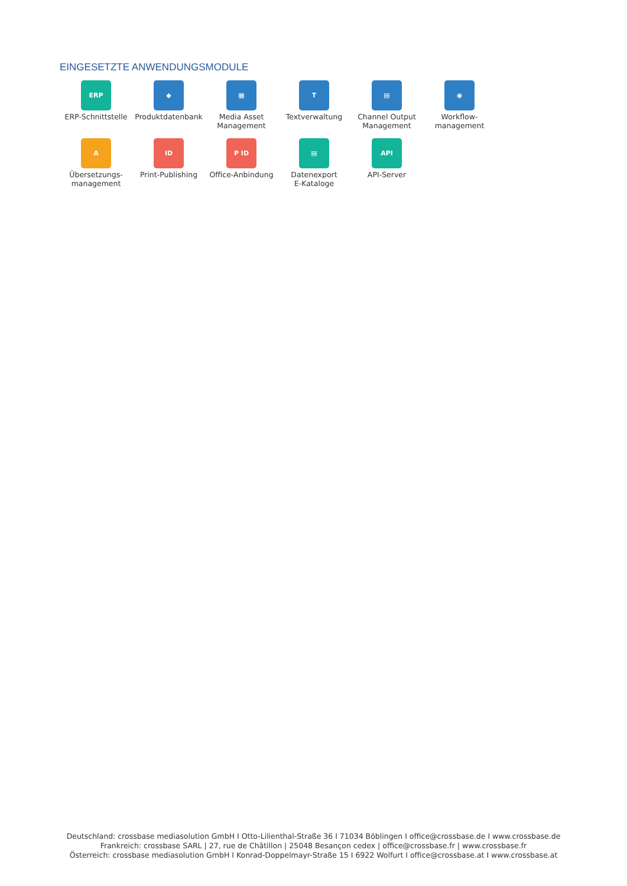EINGESETZTE ANWENDUNGSMODULE
ERP
ERP-Schnittstelle
◆
Produktdatenbank
▦
Media Asset
Management
T
Textverwaltung
▤
Channel Output
Management
◉
Workflow-
management
A
Übersetzungs-
management
ID
Print-Publishing
P ID
Office-Anbindung
▤
Datenexport
E-Kataloge
API
API-Server
Deutschland: crossbase mediasolution GmbH I Otto-Lilienthal-Straße 36 I 71034 Böblingen I office@crossbase.de I www.crossbase.de
Frankreich: crossbase SARL | 27, rue de Châtillon | 25048 Besançon cedex | office@crossbase.fr | www.crossbase.fr
Österreich: crossbase mediasolution GmbH I Konrad-Doppelmayr-Straße 15 I 6922 Wolfurt I office@crossbase.at I www.crossbase.at